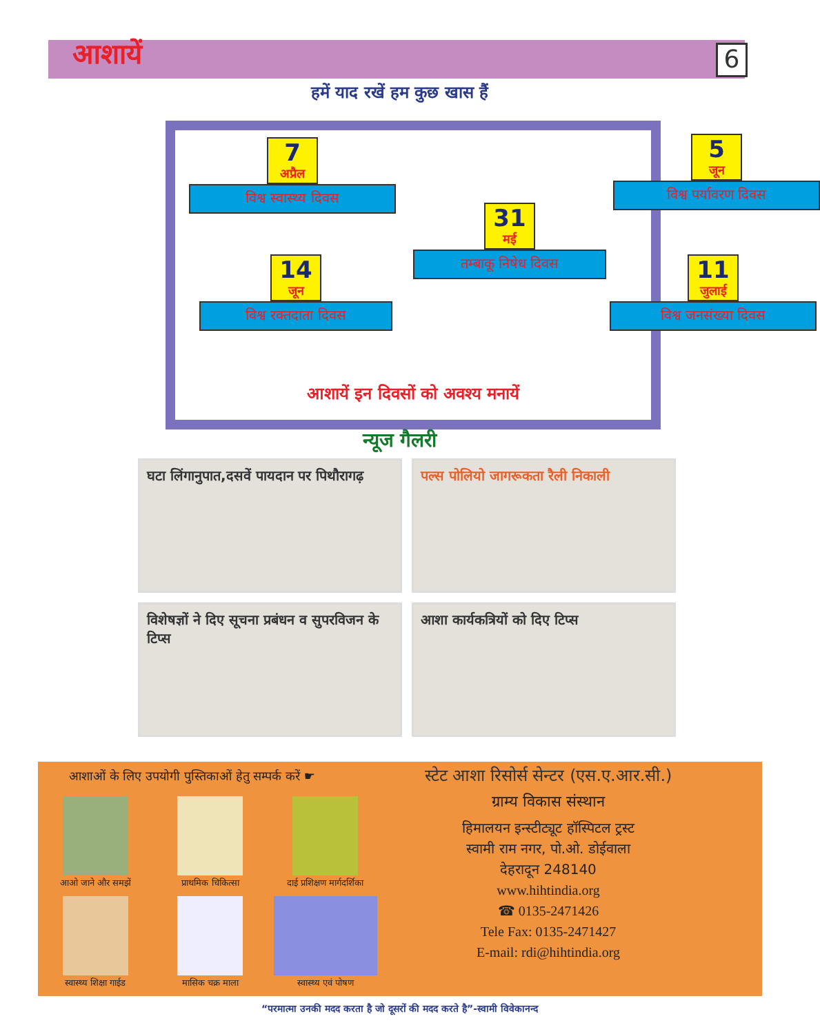आशायें 6
हमें याद रखें हम कुछ खास हैं
7
अप्रैल
विश्व स्वास्थ्य दिवस
5
जून
विश्व पर्यावरण दिवस
31
मई
तम्बाकू निषेध दिवस
14
जून
विश्व रक्तदाता दिवस
11
जुलाई
विश्व जनसंख्या दिवस
आशायें इन दिवसों को अवश्य मनायें
न्यूज गैलरी
घटा लिंगानुपात,दसवें पायदान पर पिथौरागढ़
पल्स पोलियो जागरूकता रैली निकाली
विशेषज्ञों ने दिए सूचना प्रबंधन व सुपरविजन के टिप्स
आशा कार्यकत्रियों को दिए टिप्स
आशाओं के लिए उपयोगी पुस्तिकाओं हेतु सम्पर्क करें ☛
आओ जाने और समझें
प्राथमिक चिकित्सा
दाई प्रशिक्षण मार्गदर्शिका
स्वास्थ्य शिक्षा गाईड
मासिक चक्र माला
स्वास्थ्य एवं पोषण
स्टेट आशा रिसोर्स सेन्टर (एस.ए.आर.सी.)
ग्राम्य विकास संस्थान
हिमालयन इन्स्टीट्यूट हॉस्पिटल ट्रस्ट
स्वामी राम नगर, पो.ओ. डोईवाला
देहरादून 248140
www.hihtindia.org
☎ 0135-2471426
Tele Fax: 0135-2471427
E-mail: rdi@hihtindia.org
“परमात्मा उनकी मदद करता है जो दूसरों की मदद करते है”-स्वामी विवेकानन्द